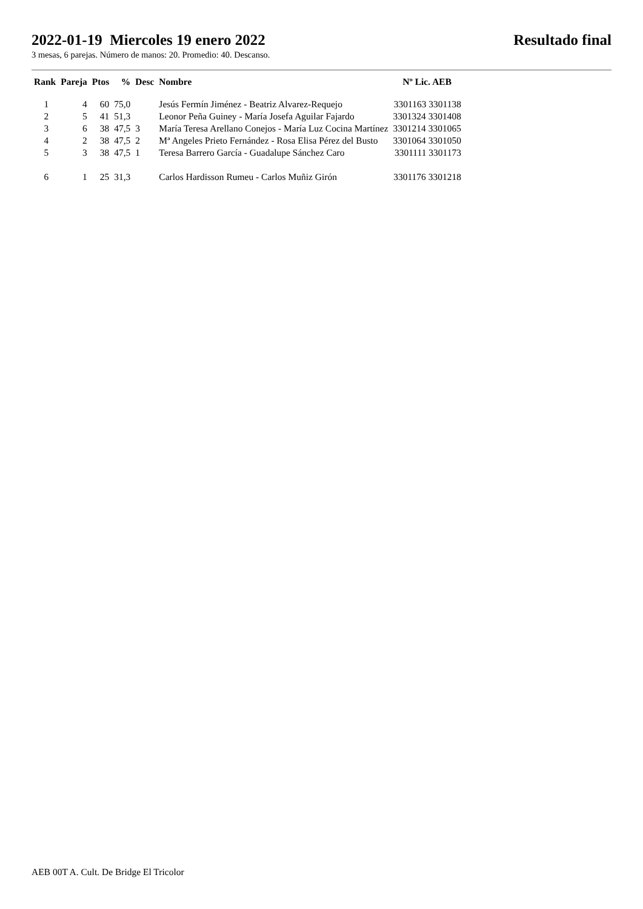2022-01-19 Miercoles 19 enero 2022 Resultado final
3 mesas, 6 parejas. Número de manos: 20. Promedio: 40. Descanso.
| Rank | Pareja | Ptos | % | Desc | Nombre | Nº Lic. AEB |
| --- | --- | --- | --- | --- | --- | --- |
| 1 | 4 | 60 | 75,0 | | Jesús Fermín Jiménez - Beatriz Alvarez-Requejo | 3301163 3301138 |
| 2 | 5 | 41 | 51,3 | | Leonor Peña Guiney - María Josefa Aguilar Fajardo | 3301324 3301408 |
| 3 | 6 | 38 | 47,5 | 3 | María Teresa Arellano Conejos - María Luz Cocina Martínez | 3301214 3301065 |
| 4 | 2 | 38 | 47,5 | 2 | Mª Angeles Prieto Fernández - Rosa Elisa Pérez del Busto | 3301064 3301050 |
| 5 | 3 | 38 | 47,5 | 1 | Teresa Barrero García - Guadalupe Sánchez Caro | 3301111 3301173 |
| 6 | 1 | 25 | 31,3 | | Carlos Hardisson Rumeu - Carlos Muñiz Girón | 3301176 3301218 |
AEB 00T A. Cult. De Bridge El Tricolor